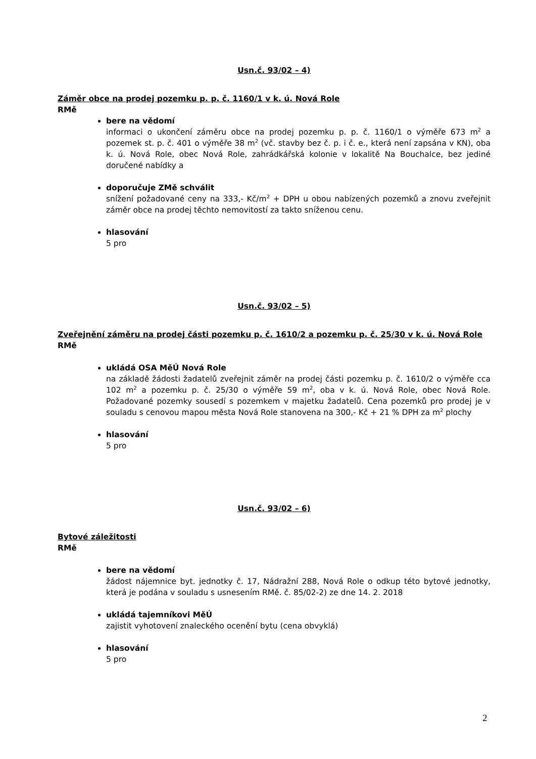Usn.č. 93/02 – 4)
Záměr obce na prodej pozemku p. p. č. 1160/1 v k. ú. Nová Role
RMě
bere na vědomí
informaci o ukončení záměru obce na prodej pozemku p. p. č. 1160/1 o výměře 673 m<sup>2</sup> a pozemek st. p. č. 401 o výměře 38 m<sup>2</sup> (vč. stavby bez č. p. i č. e., která není zapsána v KN), oba k. ú. Nová Role, obec Nová Role, zahrádkářská kolonie v lokalitě Na Bouchalce, bez jediné doručené nabídky a
doporučuje ZMě schválit
snížení požadované ceny na 333,- Kč/m<sup>2</sup> + DPH u obou nabízených pozemků a znovu zveřejnit záměr obce na prodej těchto nemovitostí za takto sníženou cenu.
hlasování
5 pro
Usn.č. 93/02 – 5)
Zveřejnění záměru na prodej části pozemku p. č. 1610/2 a pozemku p. č. 25/30 v k. ú. Nová Role
RMě
ukládá OSA MěÚ Nová Role
na základě žádosti žadatelů zveřejnit záměr na prodej části pozemku p. č. 1610/2 o výměře cca 102 m<sup>2</sup> a pozemku p. č. 25/30 o výměře 59 m<sup>2</sup>, oba v k. ú. Nová Role, obec Nová Role. Požadované pozemky sousedí s pozemkem v majetku žadatelů. Cena pozemků pro prodej je v souladu s cenovou mapou města Nová Role stanovena na 300,- Kč + 21 % DPH za m<sup>2</sup> plochy
hlasování
5 pro
Usn.č. 93/02 – 6)
Bytové záležitosti
RMě
bere na vědomí
žádost nájemnice byt. jednotky č. 17, Nádražní 288, Nová Role o odkup této bytové jednotky, která je podána v souladu s usnesením RMě. č. 85/02-2) ze dne 14. 2. 2018
ukládá tajemníkovi MěÚ
zajistit vyhotovení znaleckého ocenění bytu (cena obvyklá)
hlasování
5 pro
2